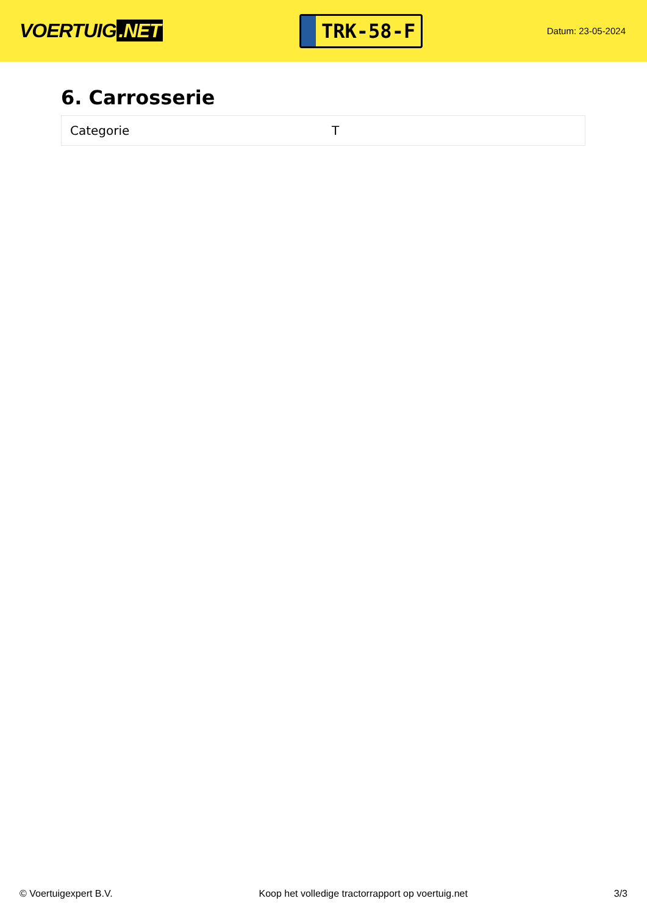VOERTUIG.NET
TRK-58-F
Datum: 23-05-2024
6. Carrosserie
| Categorie | T |
© Voertuigexpert B.V. Koop het volledige tractorrapport op voertuig.net 3/3